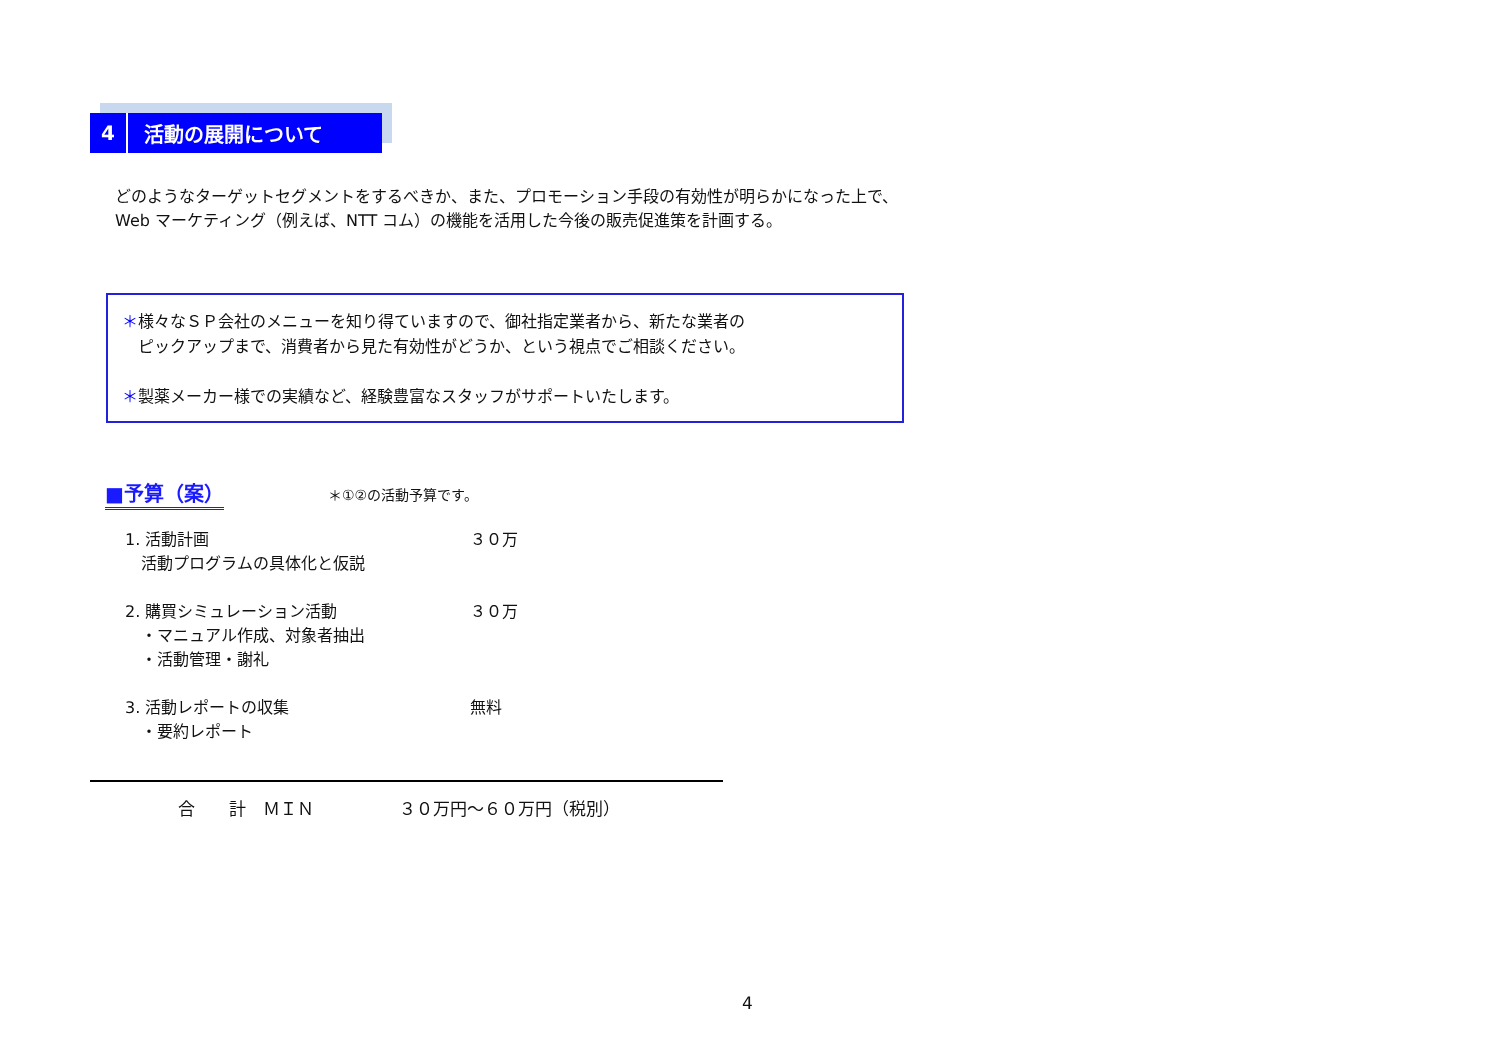4
活動の展開について
どのようなターゲットセグメントをするべきか、また、プロモーション手段の有効性が明らかになった上で、
Web マーケティング（例えば、NTT コム）の機能を活用した今後の販売促進策を計画する。
＊様々なＳＰ会社のメニューを知り得ていますので、御社指定業者から、新たな業者の
　ピックアップまで、消費者から見た有効性がどうか、という視点でご相談ください。
＊製薬メーカー様での実績など、経験豊富なスタッフがサポートいたします。
■予算（案） ＊①②の活動予算です。
1. 活動計画 ３０万
　活動プログラムの具体化と仮説
2. 購買シミュレーション活動 ３０万
　・マニュアル作成、対象者抽出
　・活動管理・謝礼
3. 活動レポートの収集 無料
　・要約レポート
合　　計　ＭＩＮ　　　　　３０万円～６０万円（税別）
4